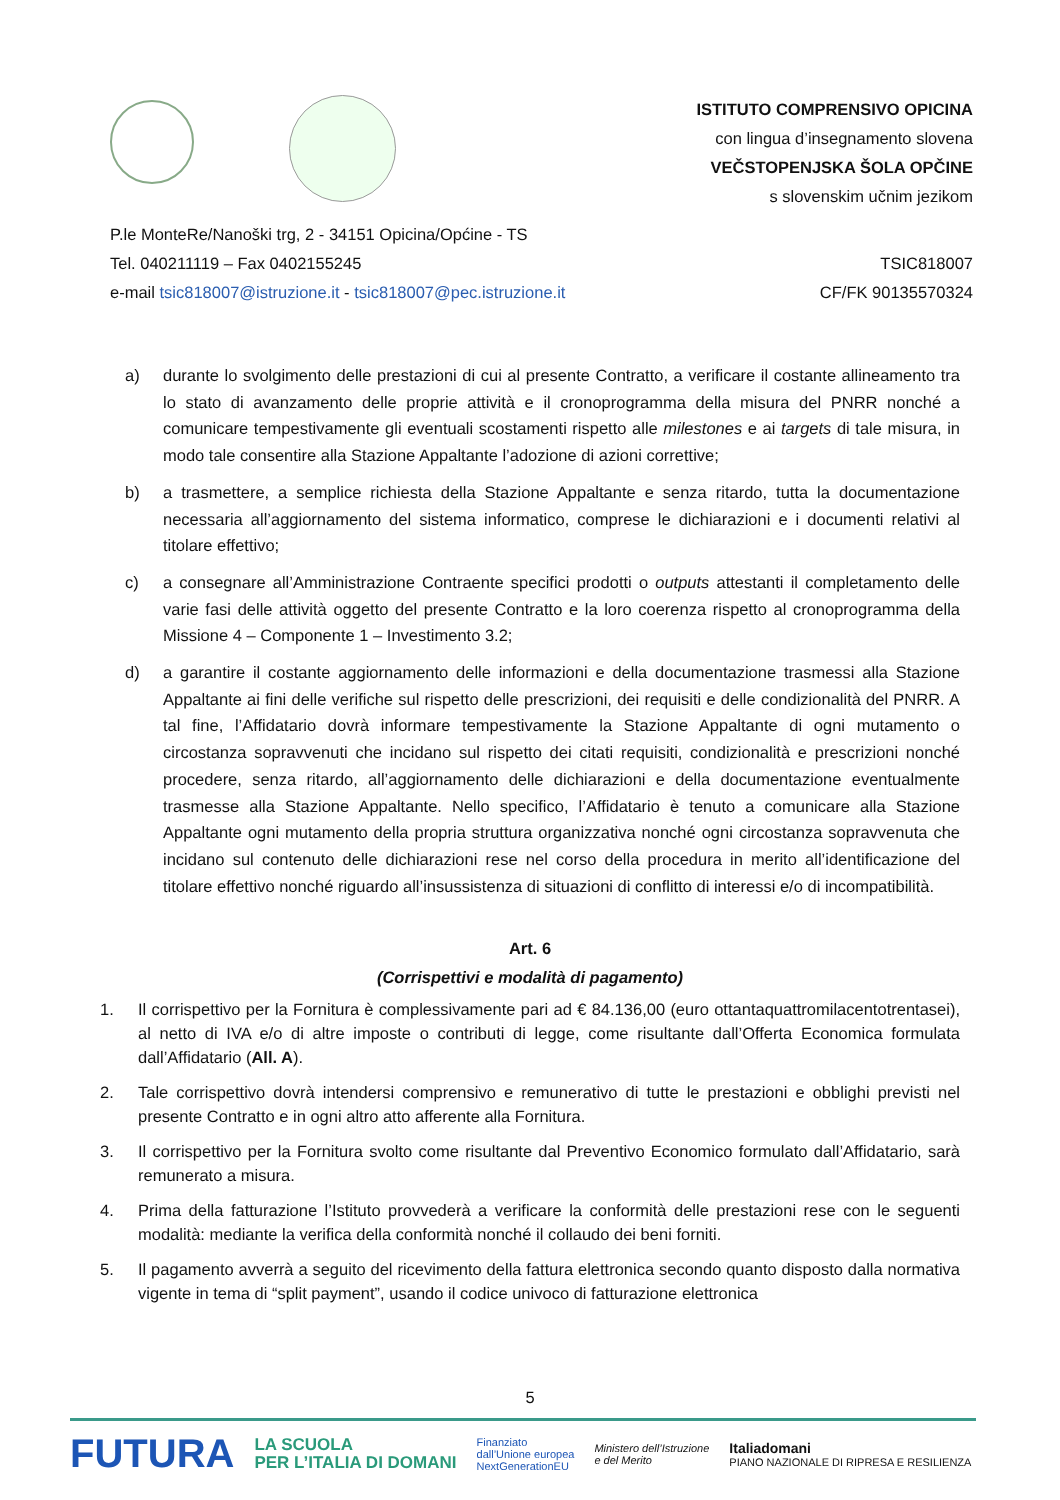ISTITUTO COMPRENSIVO OPICINA
con lingua d’insegnamento slovena
VEČSTOPENJSKA ŠOLA OPČINE
s slovenskim učnim jezikom
P.le MonteRe/Nanoški trg, 2 - 34151 Opicina/Općine - TS
Tel. 040211119 – Fax 0402155245 TSIC818007
e-mail tsic818007@istruzione.it - tsic818007@pec.istruzione.it CF/FK 90135570324
a) durante lo svolgimento delle prestazioni di cui al presente Contratto, a verificare il costante allineamento tra lo stato di avanzamento delle proprie attività e il cronoprogramma della misura del PNRR nonché a comunicare tempestivamente gli eventuali scostamenti rispetto alle milestones e ai targets di tale misura, in modo tale consentire alla Stazione Appaltante l’adozione di azioni correttive;
b) a trasmettere, a semplice richiesta della Stazione Appaltante e senza ritardo, tutta la documentazione necessaria all’aggiornamento del sistema informatico, comprese le dichiarazioni e i documenti relativi al titolare effettivo;
c) a consegnare all’Amministrazione Contraente specifici prodotti o outputs attestanti il completamento delle varie fasi delle attività oggetto del presente Contratto e la loro coerenza rispetto al cronoprogramma della Missione 4 – Componente 1 – Investimento 3.2;
d) a garantire il costante aggiornamento delle informazioni e della documentazione trasmessi alla Stazione Appaltante ai fini delle verifiche sul rispetto delle prescrizioni, dei requisiti e delle condizionalità del PNRR. A tal fine, l’Affidatario dovrà informare tempestivamente la Stazione Appaltante di ogni mutamento o circostanza sopravvenuti che incidano sul rispetto dei citati requisiti, condizionalità e prescrizioni nonché procedere, senza ritardo, all’aggiornamento delle dichiarazioni e della documentazione eventualmente trasmesse alla Stazione Appaltante. Nello specifico, l’Affidatario è tenuto a comunicare alla Stazione Appaltante ogni mutamento della propria struttura organizzativa nonché ogni circostanza sopravvenuta che incidano sul contenuto delle dichiarazioni rese nel corso della procedura in merito all’identificazione del titolare effettivo nonché riguardo all’insussistenza di situazioni di conflitto di interessi e/o di incompatibilità.
Art. 6
(Corrispettivi e modalità di pagamento)
1. Il corrispettivo per la Fornitura è complessivamente pari ad € 84.136,00 (euro ottantaquattromilacentotrentasei), al netto di IVA e/o di altre imposte o contributi di legge, come risultante dall’Offerta Economica formulata dall’Affidatario (All. A).
2. Tale corrispettivo dovrà intendersi comprensivo e remunerativo di tutte le prestazioni e obblighi previsti nel presente Contratto e in ogni altro atto afferente alla Fornitura.
3. Il corrispettivo per la Fornitura svolto come risultante dal Preventivo Economico formulato dall’Affidatario, sarà remunerato a misura.
4. Prima della fatturazione l’Istituto provvederà a verificare la conformità delle prestazioni rese con le seguenti modalità: mediante la verifica della conformità nonché il collaudo dei beni forniti.
5. Il pagamento avverrà a seguito del ricevimento della fattura elettronica secondo quanto disposto dalla normativa vigente in tema di “split payment”, usando il codice univoco di fatturazione elettronica
5
FUTURA LA SCUOLA
PER L’ITALIA DI DOMANI Finanziato
dall’Unione europea
NextGenerationEU Ministero dell’Istruzione
e del Merito Italiadomani
PIANO NAZIONALE DI RIPRESA E RESILIENZA